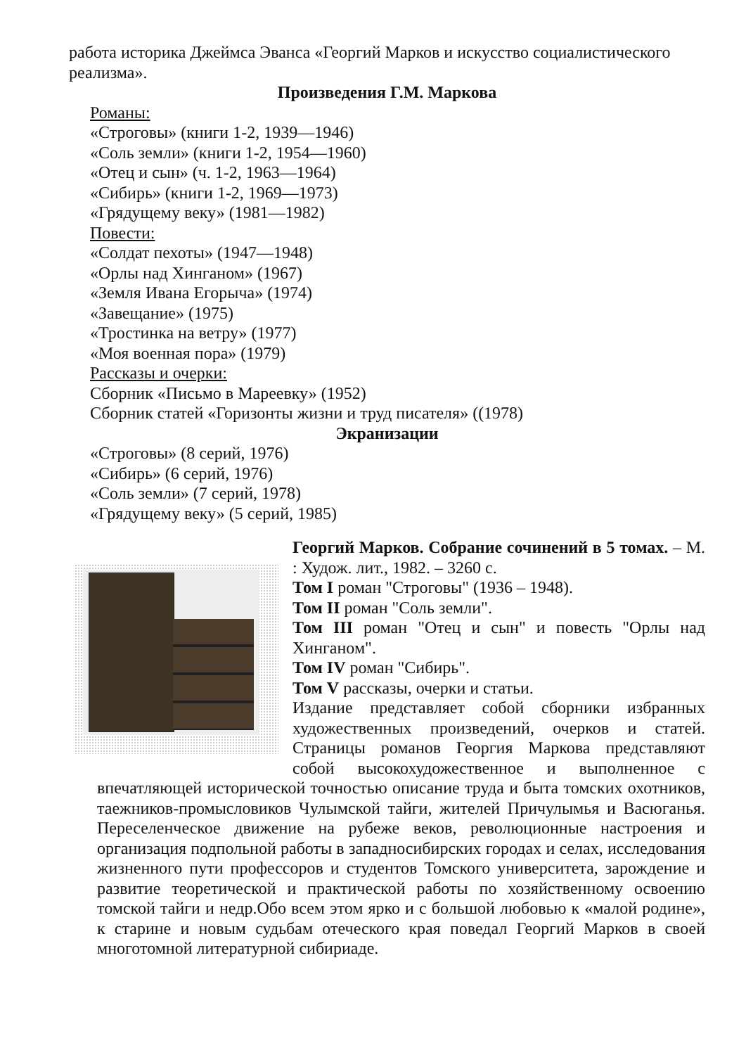работа историка Джеймса Эванса «Георгий Марков и искусство социалистического реализма».
Произведения Г.М. Маркова
Романы:
«Строговы» (книги 1-2, 1939—1946)
«Соль земли» (книги 1-2, 1954—1960)
«Отец и сын» (ч. 1-2, 1963—1964)
«Сибирь» (книги 1-2, 1969—1973)
«Грядущему веку» (1981—1982)
Повести:
«Солдат пехоты» (1947—1948)
«Орлы над Хинганом» (1967)
«Земля Ивана Егорыча» (1974)
«Завещание» (1975)
«Тростинка на ветру» (1977)
«Моя военная пора» (1979)
Рассказы и очерки:
Сборник «Письмо в Мареевку» (1952)
Сборник статей «Горизонты жизни и труд писателя» ((1978)
Экранизации
«Строговы» (8 серий, 1976)
«Сибирь» (6 серий, 1976)
«Соль земли» (7 серий, 1978)
«Грядущему веку» (5 серий, 1985)
Георгий Марков. Собрание сочинений в 5 томах. – М. : Худож. лит., 1982. – 3260 с.
Том I роман "Строговы" (1936 – 1948).
Том II роман "Соль земли".
Том III роман "Отец и сын" и повесть "Орлы над Хинганом".
Том IV роман "Сибирь".
Том V рассказы, очерки и статьи.
Издание представляет собой сборники избранных художественных произведений, очерков и статей. Страницы романов Георгия Маркова представляют собой высокохудожественное и выполненное с впечатляющей исторической точностью описание труда и быта томских охотников, таежников-промысловиков Чулымской тайги, жителей Причулымья и Васюганья. Переселенческое движение на рубеже веков, революционные настроения и организация подпольной работы в западносибирских городах и селах, исследования жизненного пути профессоров и студентов Томского университета, зарождение и развитие теоретической и практической работы по хозяйственному освоению томской тайги и недр.Обо всем этом ярко и с большой любовью к «малой родине», к старине и новым судьбам отеческого края поведал Георгий Марков в своей многотомной литературной сибириаде.